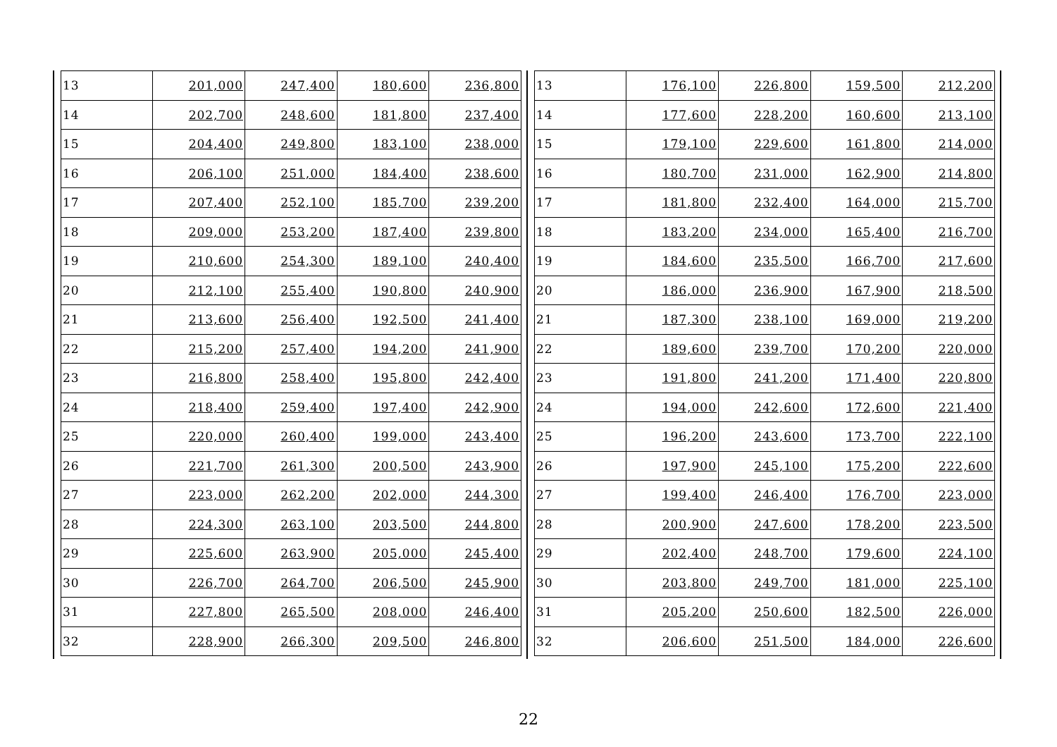| 13 | 201,000 | 247,400 | 180,600 | 236,800 |
| 14 | 202,700 | 248,600 | 181,800 | 237,400 |
| 15 | 204,400 | 249,800 | 183,100 | 238,000 |
| 16 | 206,100 | 251,000 | 184,400 | 238,600 |
| 17 | 207,400 | 252,100 | 185,700 | 239,200 |
| 18 | 209,000 | 253,200 | 187,400 | 239,800 |
| 19 | 210,600 | 254,300 | 189,100 | 240,400 |
| 20 | 212,100 | 255,400 | 190,800 | 240,900 |
| 21 | 213,600 | 256,400 | 192,500 | 241,400 |
| 22 | 215,200 | 257,400 | 194,200 | 241,900 |
| 23 | 216,800 | 258,400 | 195,800 | 242,400 |
| 24 | 218,400 | 259,400 | 197,400 | 242,900 |
| 25 | 220,000 | 260,400 | 199,000 | 243,400 |
| 26 | 221,700 | 261,300 | 200,500 | 243,900 |
| 27 | 223,000 | 262,200 | 202,000 | 244,300 |
| 28 | 224,300 | 263,100 | 203,500 | 244,800 |
| 29 | 225,600 | 263,900 | 205,000 | 245,400 |
| 30 | 226,700 | 264,700 | 206,500 | 245,900 |
| 31 | 227,800 | 265,500 | 208,000 | 246,400 |
| 32 | 228,900 | 266,300 | 209,500 | 246,800 |
| 13 | 176,100 | 226,800 | 159,500 | 212,200 |
| 14 | 177,600 | 228,200 | 160,600 | 213,100 |
| 15 | 179,100 | 229,600 | 161,800 | 214,000 |
| 16 | 180,700 | 231,000 | 162,900 | 214,800 |
| 17 | 181,800 | 232,400 | 164,000 | 215,700 |
| 18 | 183,200 | 234,000 | 165,400 | 216,700 |
| 19 | 184,600 | 235,500 | 166,700 | 217,600 |
| 20 | 186,000 | 236,900 | 167,900 | 218,500 |
| 21 | 187,300 | 238,100 | 169,000 | 219,200 |
| 22 | 189,600 | 239,700 | 170,200 | 220,000 |
| 23 | 191,800 | 241,200 | 171,400 | 220,800 |
| 24 | 194,000 | 242,600 | 172,600 | 221,400 |
| 25 | 196,200 | 243,600 | 173,700 | 222,100 |
| 26 | 197,900 | 245,100 | 175,200 | 222,600 |
| 27 | 199,400 | 246,400 | 176,700 | 223,000 |
| 28 | 200,900 | 247,600 | 178,200 | 223,500 |
| 29 | 202,400 | 248,700 | 179,600 | 224,100 |
| 30 | 203,800 | 249,700 | 181,000 | 225,100 |
| 31 | 205,200 | 250,600 | 182,500 | 226,000 |
| 32 | 206,600 | 251,500 | 184,000 | 226,600 |
22